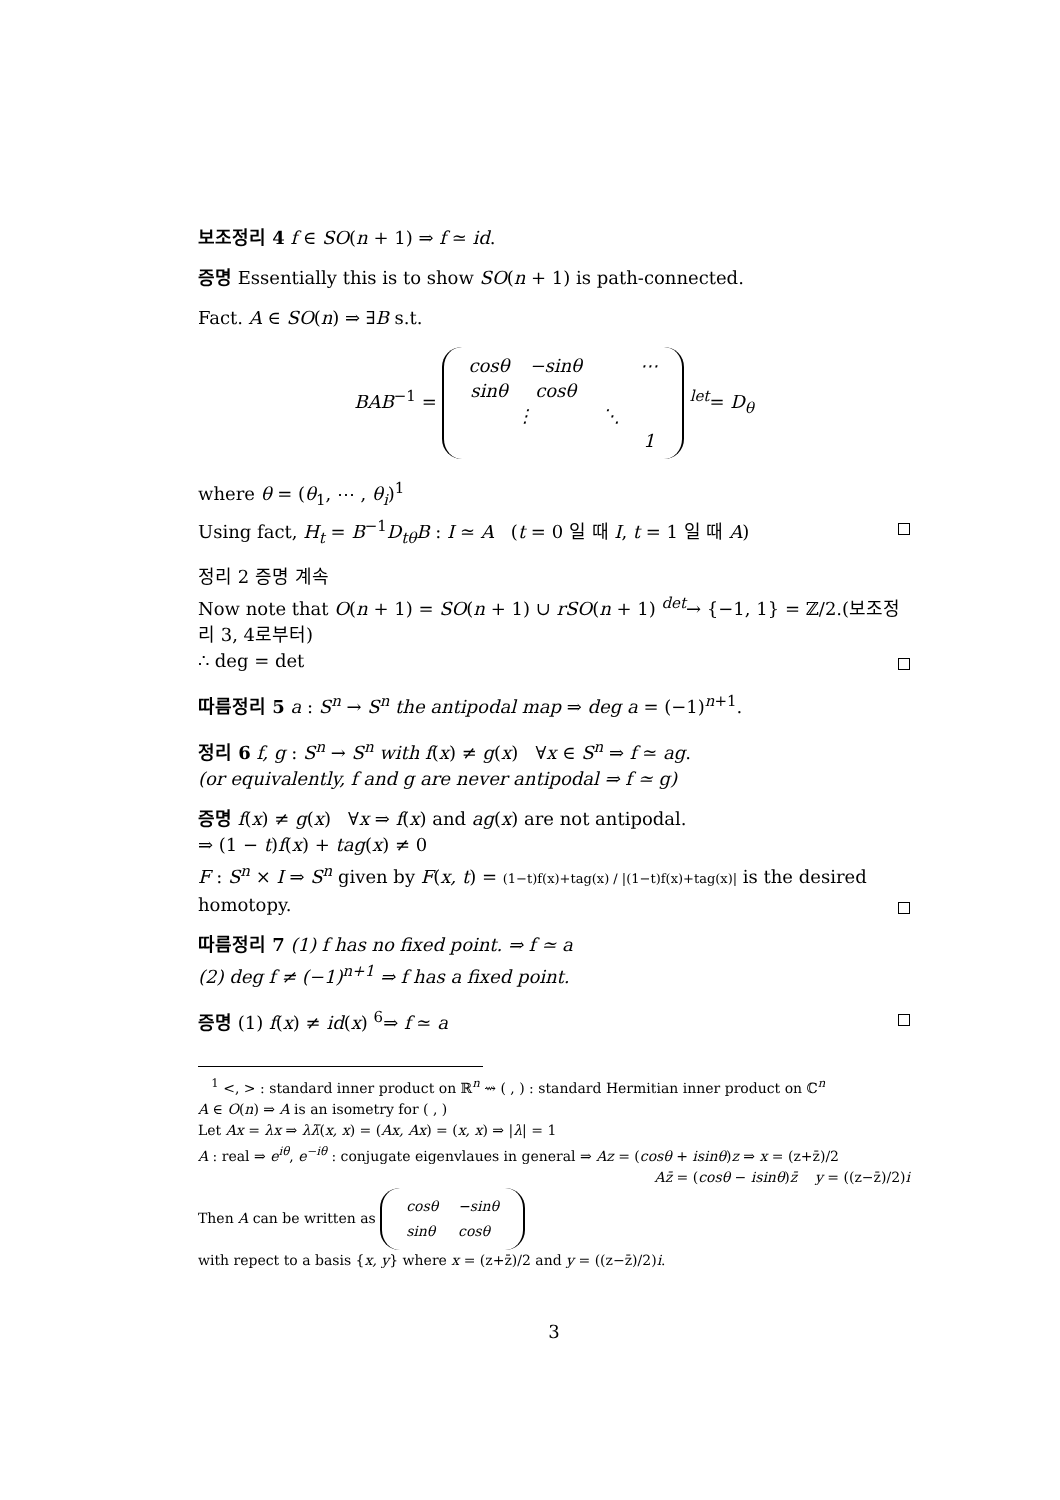보조정리 4 f ∈ SO(n + 1) ⇒ f ≃ id.
증명 Essentially this is to show SO(n + 1) is path-connected.
Fact. A ∈ SO(n) ⇒ ∃B s.t.
BAB<sup>−1</sup> =
| cosθ | −sinθ | | ⋯ |
| sinθ | cosθ | | |
| ⋮ | | ⋱ | |
| | | | 1 |
<sup>let</sup>= D<sub>θ</sub>
where θ = (θ<sub>1</sub>, ⋯ , θ<sub>i</sub>)<sup>1</sup>
Using fact, H<sub>t</sub> = B<sup>−1</sup>D<sub>tθ</sub>B : I ≃ A (t = 0 일 때 I, t = 1 일 때 A)
정리 2 증명 계속
Now note that O(n + 1) = SO(n + 1) ∪ rSO(n + 1) <sup>det</sup>→ {−1, 1} = ℤ/2.(보조정리 3, 4로부터)
∴ deg = det
따름정리 5 a : S<sup>n</sup> → S<sup>n</sup> the antipodal map ⇒ deg a = (−1)<sup>n+1</sup>.
정리 6 f, g : S<sup>n</sup> → S<sup>n</sup> with f(x) ≠ g(x) ∀x ∈ S<sup>n</sup> ⇒ f ≃ ag.
(or equivalently, f and g are never antipodal ⇒ f ≃ g)
증명 f(x) ≠ g(x) ∀x ⇒ f(x) and ag(x) are not antipodal.
⇒ (1 − t)f(x) + tag(x) ≠ 0
F : S<sup>n</sup> × I ⇒ S<sup>n</sup> given by F(x, t) = (1−t)f(x)+tag(x) / |(1−t)f(x)+tag(x)| is the desired homotopy.
따름정리 7 (1) f has no fixed point. ⇒ f ≃ a
(2) deg f ≠ (−1)<sup>n+1</sup> ⇒ f has a fixed point.
증명 (1) f(x) ≠ id(x) <sup>6</sup>⇒ f ≃ a
<sup>1</sup> <, > : standard inner product on ℝ<sup>n</sup> ⇝ ( , ) : standard Hermitian inner product on ℂ<sup>n</sup>
A ∈ O(n) ⇒ A is an isometry for ( , )
Let Ax = λx ⇒ λλ̄(x, x) = (Ax, Ax) = (x, x) ⇒ |λ| = 1
A : real ⇒ e<sup>iθ</sup>, e<sup>−iθ</sup> : conjugate eigenvlaues in general ⇒ Az = (cosθ + isinθ)z ⇒ x = (z+z̄)/2
Az̄ = (cosθ − isinθ)z̄ y = ((z−z̄)/2)i
Then A can be written as
| cosθ | −sinθ |
| sinθ | cosθ |
with repect to a basis {x, y} where x = (z+z̄)/2 and y = ((z−z̄)/2)i.
3